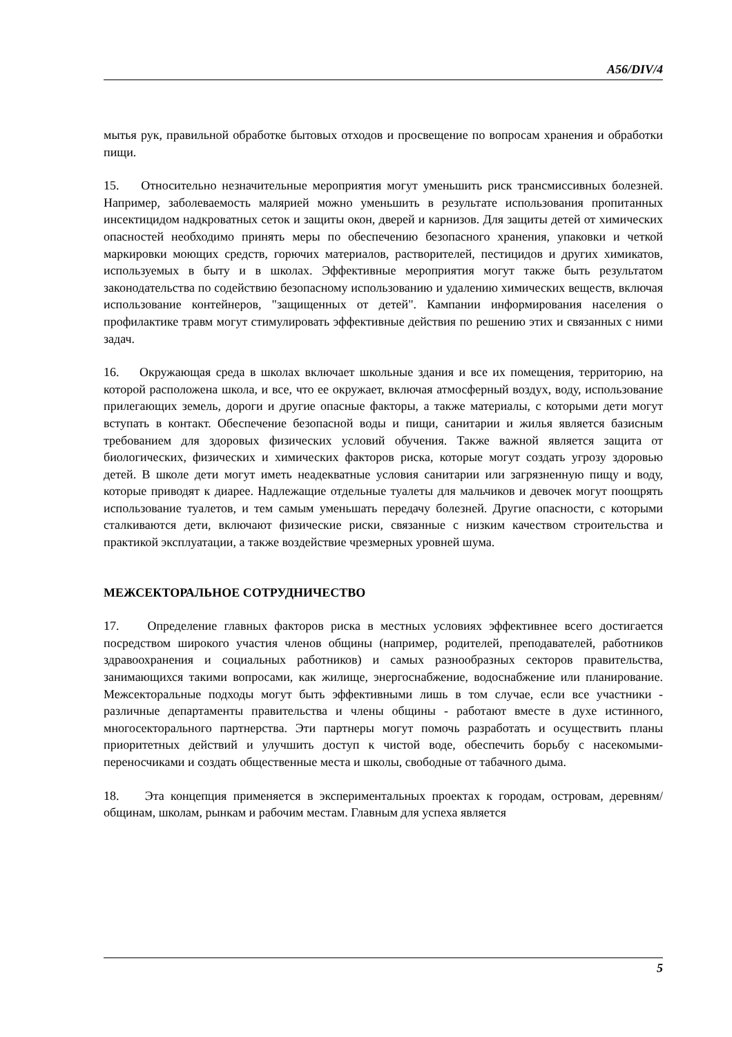A56/DIV/4
мытья рук, правильной обработке бытовых отходов и просвещение по вопросам хранения и обработки пищи.
15. Относительно незначительные мероприятия могут уменьшить риск трансмиссивных болезней. Например, заболеваемость малярией можно уменьшить в результате использования пропитанных инсектицидом надкроватных сеток и защиты окон, дверей и карнизов. Для защиты детей от химических опасностей необходимо принять меры по обеспечению безопасного хранения, упаковки и четкой маркировки моющих средств, горючих материалов, растворителей, пестицидов и других химикатов, используемых в быту и в школах. Эффективные мероприятия могут также быть результатом законодательства по содействию безопасному использованию и удалению химических веществ, включая использование контейнеров, "защищенных от детей". Кампании информирования населения о профилактике травм могут стимулировать эффективные действия по решению этих и связанных с ними задач.
16. Окружающая среда в школах включает школьные здания и все их помещения, территорию, на которой расположена школа, и все, что ее окружает, включая атмосферный воздух, воду, использование прилегающих земель, дороги и другие опасные факторы, а также материалы, с которыми дети могут вступать в контакт. Обеспечение безопасной воды и пищи, санитарии и жилья является базисным требованием для здоровых физических условий обучения. Также важной является защита от биологических, физических и химических факторов риска, которые могут создать угрозу здоровью детей. В школе дети могут иметь неадекватные условия санитарии или загрязненную пищу и воду, которые приводят к диарее. Надлежащие отдельные туалеты для мальчиков и девочек могут поощрять использование туалетов, и тем самым уменьшать передачу болезней. Другие опасности, с которыми сталкиваются дети, включают физические риски, связанные с низким качеством строительства и практикой эксплуатации, а также воздействие чрезмерных уровней шума.
МЕЖСЕКТОРАЛЬНОЕ СОТРУДНИЧЕСТВО
17. Определение главных факторов риска в местных условиях эффективнее всего достигается посредством широкого участия членов общины (например, родителей, преподавателей, работников здравоохранения и социальных работников) и самых разнообразных секторов правительства, занимающихся такими вопросами, как жилище, энергоснабжение, водоснабжение или планирование. Межсекторальные подходы могут быть эффективными лишь в том случае, если все участники - различные департаменты правительства и члены общины - работают вместе в духе истинного, многосекторального партнерства. Эти партнеры могут помочь разработать и осуществить планы приоритетных действий и улучшить доступ к чистой воде, обеспечить борьбу с насекомыми-переносчиками и создать общественные места и школы, свободные от табачного дыма.
18. Эта концепция применяется в экспериментальных проектах к городам, островам, деревням/общинам, школам, рынкам и рабочим местам. Главным для успеха является
5